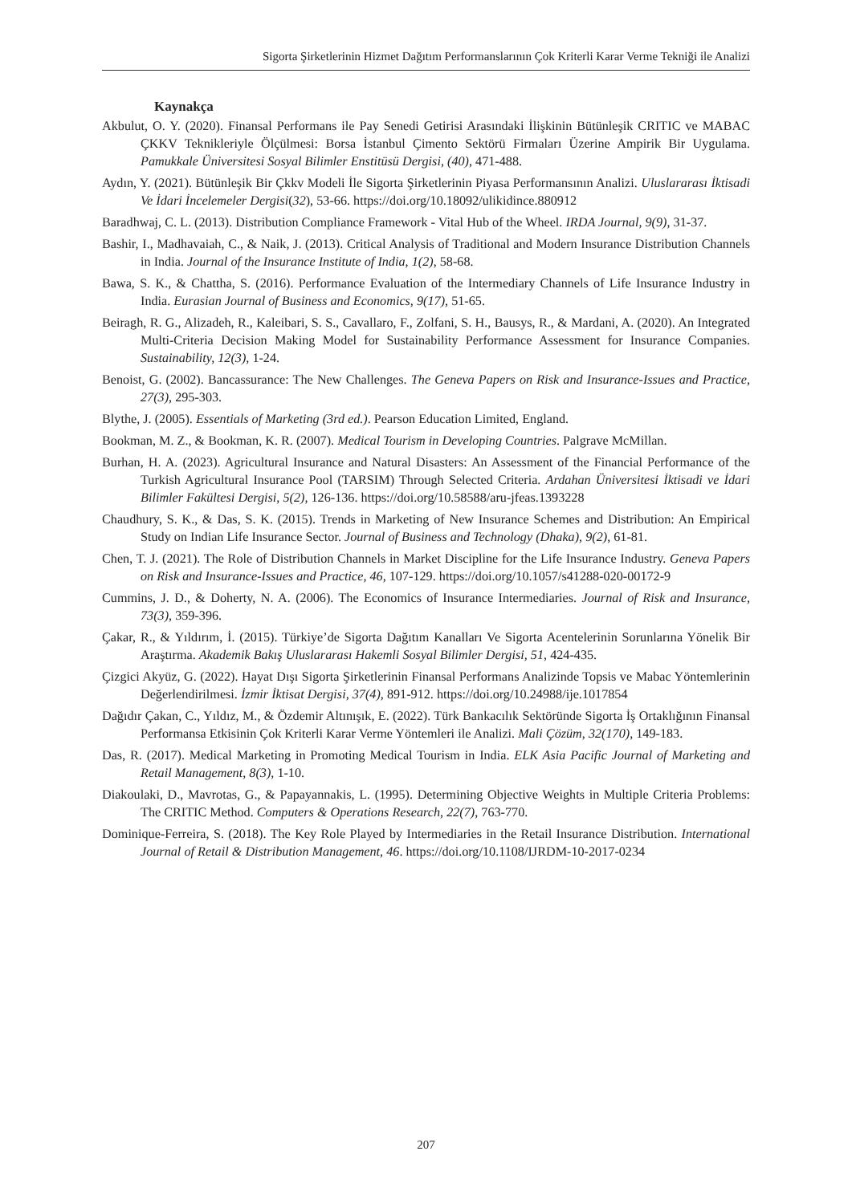Sigorta Şirketlerinin Hizmet Dağıtım Performanslarının Çok Kriterli Karar Verme Tekniği ile Analizi
Kaynakça
Akbulut, O. Y. (2020). Finansal Performans ile Pay Senedi Getirisi Arasındaki İlişkinin Bütünleşik CRITIC ve MABAC ÇKKV Teknikleriyle Ölçülmesi: Borsa İstanbul Çimento Sektörü Firmaları Üzerine Ampirik Bir Uygulama. Pamukkale Üniversitesi Sosyal Bilimler Enstitüsü Dergisi, (40), 471-488.
Aydın, Y. (2021). Bütünleşik Bir Çkkv Modeli İle Sigorta Şirketlerinin Piyasa Performansının Analizi. Uluslararası İktisadi Ve İdari İncelemeler Dergisi(32), 53-66. https://doi.org/10.18092/ulikidince.880912
Baradhwaj, C. L. (2013). Distribution Compliance Framework - Vital Hub of the Wheel. IRDA Journal, 9(9), 31-37.
Bashir, I., Madhavaiah, C., & Naik, J. (2013). Critical Analysis of Traditional and Modern Insurance Distribution Channels in India. Journal of the Insurance Institute of India, 1(2), 58-68.
Bawa, S. K., & Chattha, S. (2016). Performance Evaluation of the Intermediary Channels of Life Insurance Industry in India. Eurasian Journal of Business and Economics, 9(17), 51-65.
Beiragh, R. G., Alizadeh, R., Kaleibari, S. S., Cavallaro, F., Zolfani, S. H., Bausys, R., & Mardani, A. (2020). An Integrated Multi-Criteria Decision Making Model for Sustainability Performance Assessment for Insurance Companies. Sustainability, 12(3), 1-24.
Benoist, G. (2002). Bancassurance: The New Challenges. The Geneva Papers on Risk and Insurance-Issues and Practice, 27(3), 295-303.
Blythe, J. (2005). Essentials of Marketing (3rd ed.). Pearson Education Limited, England.
Bookman, M. Z., & Bookman, K. R. (2007). Medical Tourism in Developing Countries. Palgrave McMillan.
Burhan, H. A. (2023). Agricultural Insurance and Natural Disasters: An Assessment of the Financial Performance of the Turkish Agricultural Insurance Pool (TARSIM) Through Selected Criteria. Ardahan Üniversitesi İktisadi ve İdari Bilimler Fakültesi Dergisi, 5(2), 126-136. https://doi.org/10.58588/aru-jfeas.1393228
Chaudhury, S. K., & Das, S. K. (2015). Trends in Marketing of New Insurance Schemes and Distribution: An Empirical Study on Indian Life Insurance Sector. Journal of Business and Technology (Dhaka), 9(2), 61-81.
Chen, T. J. (2021). The Role of Distribution Channels in Market Discipline for the Life Insurance Industry. Geneva Papers on Risk and Insurance-Issues and Practice, 46, 107-129. https://doi.org/10.1057/s41288-020-00172-9
Cummins, J. D., & Doherty, N. A. (2006). The Economics of Insurance Intermediaries. Journal of Risk and Insurance, 73(3), 359-396.
Çakar, R., & Yıldırım, İ. (2015). Türkiye’de Sigorta Dağıtım Kanalları Ve Sigorta Acentelerinin Sorunlarına Yönelik Bir Araştırma. Akademik Bakış Uluslararası Hakemli Sosyal Bilimler Dergisi, 51, 424-435.
Çizgici Akyüz, G. (2022). Hayat Dışı Sigorta Şirketlerinin Finansal Performans Analizinde Topsis ve Mabac Yöntemlerinin Değerlendirilmesi. İzmir İktisat Dergisi, 37(4), 891-912. https://doi.org/10.24988/ije.1017854
Dağıdır Çakan, C., Yıldız, M., & Özdemir Altınışık, E. (2022). Türk Bankacılık Sektöründe Sigorta İş Ortaklığının Finansal Performansa Etkisinin Çok Kriterli Karar Verme Yöntemleri ile Analizi. Mali Çözüm, 32(170), 149-183.
Das, R. (2017). Medical Marketing in Promoting Medical Tourism in India. ELK Asia Pacific Journal of Marketing and Retail Management, 8(3), 1-10.
Diakoulaki, D., Mavrotas, G., & Papayannakis, L. (1995). Determining Objective Weights in Multiple Criteria Problems: The CRITIC Method. Computers & Operations Research, 22(7), 763-770.
Dominique-Ferreira, S. (2018). The Key Role Played by Intermediaries in the Retail Insurance Distribution. International Journal of Retail & Distribution Management, 46. https://doi.org/10.1108/IJRDM-10-2017-0234
207